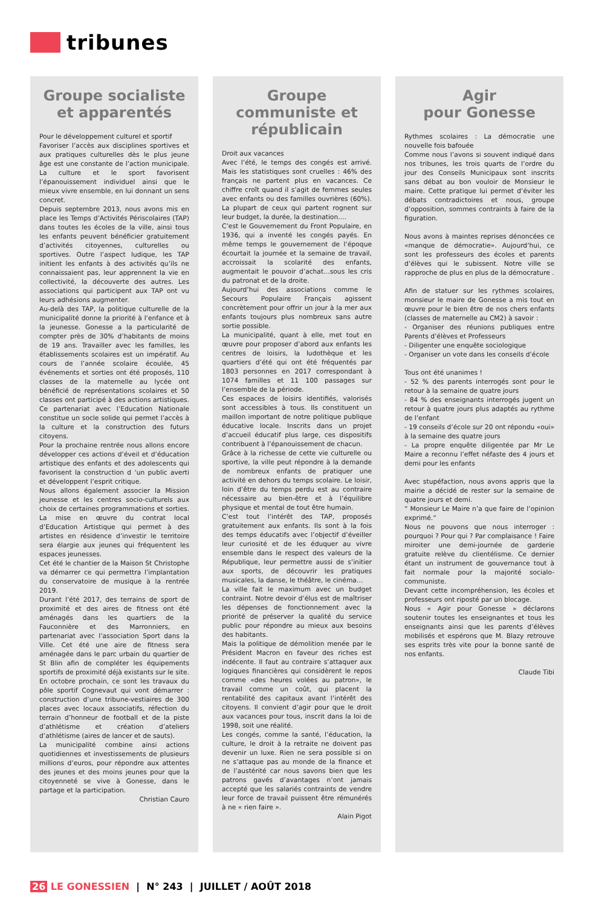tribunes
Groupe socialiste et apparentés
Pour le développement culturel et sportif
Favoriser l’accès aux disciplines sportives et aux pratiques culturelles dès le plus jeune âge est une constante de l’action municipale. La culture et le sport favorisent l’épanouissement individuel ainsi que le mieux vivre ensemble, en lui donnant un sens concret.
Depuis septembre 2013, nous avons mis en place les Temps d’Activités Périscolaires (TAP) dans toutes les écoles de la ville, ainsi tous les enfants peuvent bénéficier gratuitement d’activités citoyennes, culturelles ou sportives. Outre l’aspect ludique, les TAP initient les enfants à des activités qu’ils ne connaissaient pas, leur apprennent la vie en collectivité, la découverte des autres. Les associations qui participent aux TAP ont vu leurs adhésions augmenter.
Au-delà des TAP, la politique culturelle de la municipalité donne la priorité à l’enfance et à la jeunesse. Gonesse a la particularité de compter près de 30% d’habitants de moins de 19 ans. Travailler avec les familles, les établissements scolaires est un impératif. Au cours de l’année scolaire écoulée, 45 événements et sorties ont été proposés, 110 classes de la maternelle au lycée ont bénéficié de représentations scolaires et 50 classes ont participé à des actions artistiques. Ce partenariat avec l’Education Nationale constitue un socle solide qui permet l’accès à la culture et la construction des futurs citoyens.
Pour la prochaine rentrée nous allons encore développer ces actions d’éveil et d’éducation artistique des enfants et des adolescents qui favorisent la construction d ‘un public averti et développent l’esprit critique.
Nous allons également associer la Mission jeunesse et les centres socio-culturels aux choix de certaines programmations et sorties. La mise en œuvre du contrat local d’Education Artistique qui permet à des artistes en résidence d’investir le territoire sera élargie aux jeunes qui fréquentent les espaces jeunesses.
Cet été le chantier de la Maison St Christophe va démarrer ce qui permettra l’implantation du conservatoire de musique à la rentrée 2019.
Durant l’été 2017, des terrains de sport de proximité et des aires de fitness ont été aménagés dans les quartiers de la Fauconnière et des Marronniers, en partenariat avec l’association Sport dans la Ville. Cet été une aire de fitness sera aménagée dans le parc urbain du quartier de St Blin afin de compléter les équipements sportifs de proximité déjà existants sur le site.
En octobre prochain, ce sont les travaux du pôle sportif Cognevaut qui vont démarrer : construction d’une tribune-vestiaires de 300 places avec locaux associatifs, réfection du terrain d’honneur de football et de la piste d’athlétisme et création d’ateliers d’athlétisme (aires de lancer et de sauts).
La municipalité combine ainsi actions quotidiennes et investissements de plusieurs millions d’euros, pour répondre aux attentes des jeunes et des moins jeunes pour que la citoyenneté se vive à Gonesse, dans le partage et la participation.
Christian Cauro
Groupe communiste et républicain
Droit aux vacances
Avec l’été, le temps des congés est arrivé. Mais les statistiques sont cruelles : 46% des français ne partent plus en vacances. Ce chiffre croît quand il s’agit de femmes seules avec enfants ou des familles ouvrières (60%). La plupart de ceux qui partent rognent sur leur budget, la durée, la destination….
C’est le Gouvernement du Front Populaire, en 1936, qui a inventé les congés payés. En même temps le gouvernement de l’époque écourtait la journée et la semaine de travail, accroissait la scolarité des enfants, augmentait le pouvoir d’achat…sous les cris du patronat et de la droite.
Aujourd’hui des associations comme le Secours Populaire Français agissent concrètement pour offrir un jour à la mer aux enfants toujours plus nombreux sans autre sortie possible.
La municipalité, quant à elle, met tout en œuvre pour proposer d’abord aux enfants les centres de loisirs, la ludothèque et les quartiers d’été qui ont été fréquentés par 1803 personnes en 2017 correspondant à 1074 familles et 11 100 passages sur l’ensemble de la période.
Ces espaces de loisirs identifiés, valorisés sont accessibles à tous. Ils constituent un maillon important de notre politique publique éducative locale. Inscrits dans un projet d’accueil éducatif plus large, ces dispositifs contribuent à l’épanouissement de chacun.
Grâce à la richesse de cette vie culturelle ou sportive, la ville peut répondre à la demande de nombreux enfants de pratiquer une activité en dehors du temps scolaire. Le loisir, loin d’être du temps perdu est au contraire nécessaire au bien-être et à l’équilibre physique et mental de tout être humain.
C’est tout l’intérêt des TAP, proposés gratuitement aux enfants. Ils sont à la fois des temps éducatifs avec l’objectif d’éveiller leur curiosité et de les éduquer au vivre ensemble dans le respect des valeurs de la République, leur permettre aussi de s’initier aux sports, de découvrir les pratiques musicales, la danse, le théâtre, le cinéma…
La ville fait le maximum avec un budget contraint. Notre devoir d’élus est de maîtriser les dépenses de fonctionnement avec la priorité de préserver la qualité du service public pour répondre au mieux aux besoins des habitants.
Mais la politique de démolition menée par le Président Macron en faveur des riches est indécente. Il faut au contraire s’attaquer aux logiques financières qui considèrent le repos comme «des heures volées au patron», le travail comme un coût, qui placent la rentabilité des capitaux avant l’intérêt des citoyens. Il convient d’agir pour que le droit aux vacances pour tous, inscrit dans la loi de 1998, soit une réalité.
Les congés, comme la santé, l’éducation, la culture, le droit à la retraite ne doivent pas devenir un luxe. Rien ne sera possible si on ne s’attaque pas au monde de la finance et de l’austérité car nous savons bien que les patrons gavés d’avantages n’ont jamais accepté que les salariés contraints de vendre leur force de travail puissent être rémunérés à ne « rien faire ».
Alain Pigot
Agir
pour Gonesse
Rythmes scolaires : La démocratie une nouvelle fois bafouée
Comme nous l’avons si souvent indiqué dans nos tribunes, les trois quarts de l’ordre du jour des Conseils Municipaux sont inscrits sans débat au bon vouloir de Monsieur le maire. Cette pratique lui permet d’éviter les débats contradictoires et nous, groupe d’opposition, sommes contraints à faire de la figuration.
Nous avons à maintes reprises dénoncées ce «manque de démocratie». Aujourd’hui, ce sont les professeurs des écoles et parents d’élèves qui le subissent. Notre ville se rapproche de plus en plus de la démocrature .
Afin de statuer sur les rythmes scolaires, monsieur le maire de Gonesse a mis tout en œuvre pour le bien être de nos chers enfants (classes de maternelle au CM2) à savoir :
- Organiser des réunions publiques entre Parents d’élèves et Professeurs
- Diligenter une enquête sociologique
- Organiser un vote dans les conseils d’école
Tous ont été unanimes !
- 52 % des parents interrogés sont pour le retour à la semaine de quatre jours
- 84 % des enseignants interrogés jugent un retour à quatre jours plus adaptés au rythme de l’enfant
- 19 conseils d’école sur 20 ont répondu «oui» à la semaine des quatre jours
- La propre enquête diligentée par Mr Le Maire a reconnu l’effet néfaste des 4 jours et demi pour les enfants
Avec stupéfaction, nous avons appris que la mairie a décidé de rester sur la semaine de quatre jours et demi.
“ Monsieur Le Maire n’a que faire de l’opinion exprimé.“
Nous ne pouvons que nous interroger : pourquoi ? Pour qui ? Par complaisance ! Faire miroiter une demi-journée de garderie gratuite relève du clientélisme. Ce dernier étant un instrument de gouvernance tout à fait normale pour la majorité socialo-communiste.
Devant cette incompréhension, les écoles et professeurs ont riposté par un blocage.
Nous « Agir pour Gonesse » déclarons soutenir toutes les enseignantes et tous les enseignants ainsi que les parents d’élèves mobilisés et espérons que M. Blazy retrouve ses esprits très vite pour la bonne santé de nos enfants.
Claude Tibi
26 LE GONESSIEN | N° 243 | JUILLET / AOÛT 2018